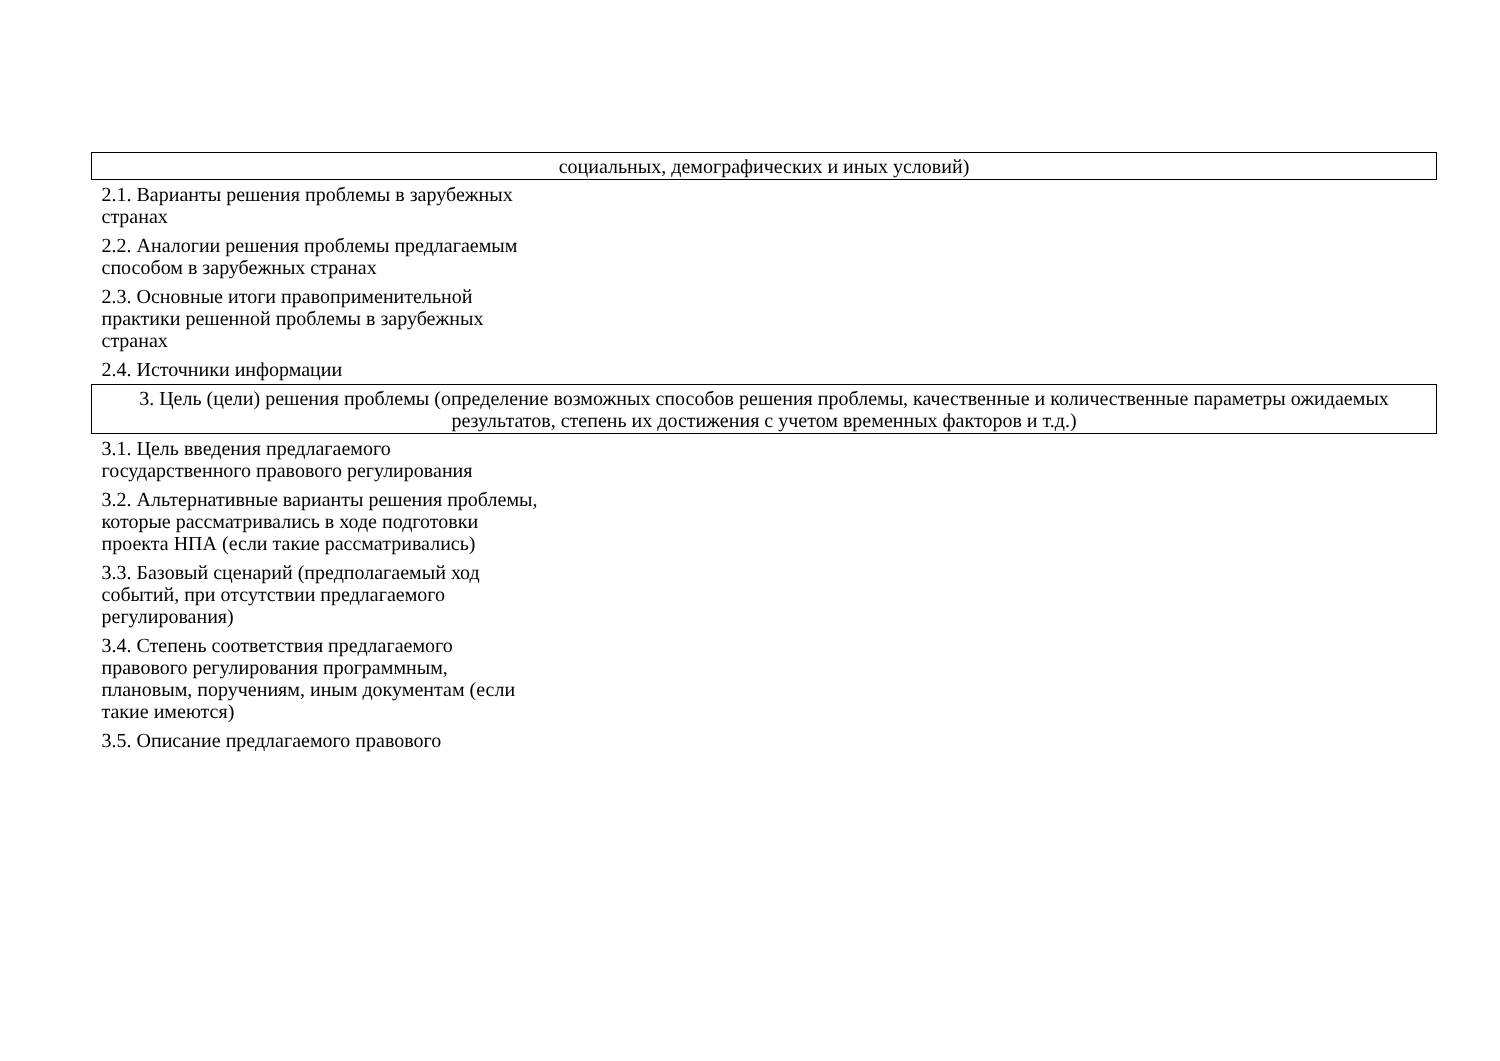| социальных, демографических и иных условий) | |
| 2.1. Варианты решения проблемы в зарубежных странах | |
| 2.2. Аналогии решения проблемы предлагаемым способом в зарубежных странах | |
| 2.3. Основные итоги правоприменительной практики решенной проблемы в зарубежных странах | |
| 2.4. Источники информации | |
| 3. Цель (цели) решения проблемы (определение возможных способов решения проблемы, качественные и количественные параметры ожидаемых результатов, степень их достижения с учетом временных факторов и т.д.) | |
| 3.1. Цель введения предлагаемого государственного правового регулирования | |
| 3.2. Альтернативные варианты решения проблемы, которые рассматривались в ходе подготовки проекта НПА (если такие рассматривались) | |
| 3.3. Базовый сценарий (предполагаемый ход событий, при отсутствии предлагаемого регулирования) | |
| 3.4. Степень соответствия предлагаемого правового регулирования программным, плановым, поручениям, иным документам (если такие имеются) | |
| 3.5. Описание предлагаемого правового | |